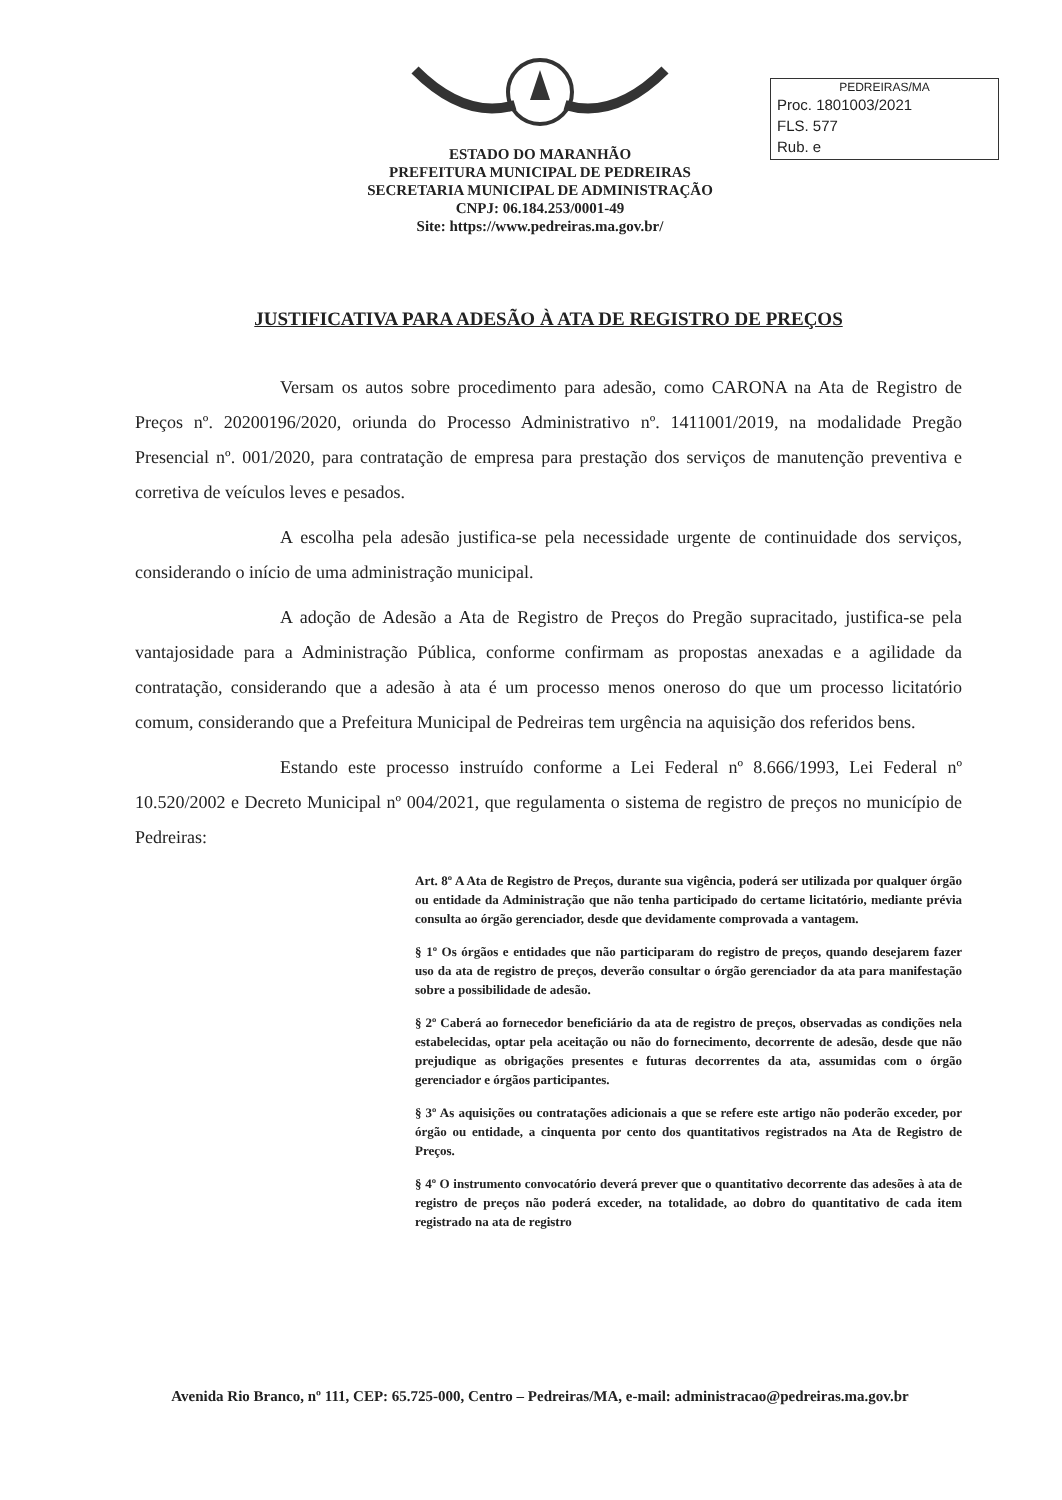ESTADO DO MARANHÃO
PREFEITURA MUNICIPAL DE PEDREIRAS
SECRETARIA MUNICIPAL DE ADMINISTRAÇÃO
CNPJ: 06.184.253/0001-49
Site: https://www.pedreiras.ma.gov.br/
PEDREIRAS/MA
Proc. 1801003/2021
FLS. 577
Rub. e
JUSTIFICATIVA PARA ADESÃO À ATA DE REGISTRO DE PREÇOS
Versam os autos sobre procedimento para adesão, como CARONA na Ata de Registro de Preços nº. 20200196/2020, oriunda do Processo Administrativo nº. 1411001/2019, na modalidade Pregão Presencial nº. 001/2020, para contratação de empresa para prestação dos serviços de manutenção preventiva e corretiva de veículos leves e pesados.
A escolha pela adesão justifica-se pela necessidade urgente de continuidade dos serviços, considerando o início de uma administração municipal.
A adoção de Adesão a Ata de Registro de Preços do Pregão supracitado, justifica-se pela vantajosidade para a Administração Pública, conforme confirmam as propostas anexadas e a agilidade da contratação, considerando que a adesão à ata é um processo menos oneroso do que um processo licitatório comum, considerando que a Prefeitura Municipal de Pedreiras tem urgência na aquisição dos referidos bens.
Estando este processo instruído conforme a Lei Federal nº 8.666/1993, Lei Federal nº 10.520/2002 e Decreto Municipal nº 004/2021, que regulamenta o sistema de registro de preços no município de Pedreiras:
Art. 8º A Ata de Registro de Preços, durante sua vigência, poderá ser utilizada por qualquer órgão ou entidade da Administração que não tenha participado do certame licitatório, mediante prévia consulta ao órgão gerenciador, desde que devidamente comprovada a vantagem.
§ 1º Os órgãos e entidades que não participaram do registro de preços, quando desejarem fazer uso da ata de registro de preços, deverão consultar o órgão gerenciador da ata para manifestação sobre a possibilidade de adesão.
§ 2º Caberá ao fornecedor beneficiário da ata de registro de preços, observadas as condições nela estabelecidas, optar pela aceitação ou não do fornecimento, decorrente de adesão, desde que não prejudique as obrigações presentes e futuras decorrentes da ata, assumidas com o órgão gerenciador e órgãos participantes.
§ 3º As aquisições ou contratações adicionais a que se refere este artigo não poderão exceder, por órgão ou entidade, a cinquenta por cento dos quantitativos registrados na Ata de Registro de Preços.
§ 4º O instrumento convocatório deverá prever que o quantitativo decorrente das adesões à ata de registro de preços não poderá exceder, na totalidade, ao dobro do quantitativo de cada item registrado na ata de registro
Avenida Rio Branco, nº 111, CEP: 65.725-000, Centro – Pedreiras/MA, e-mail: administracao@pedreiras.ma.gov.br